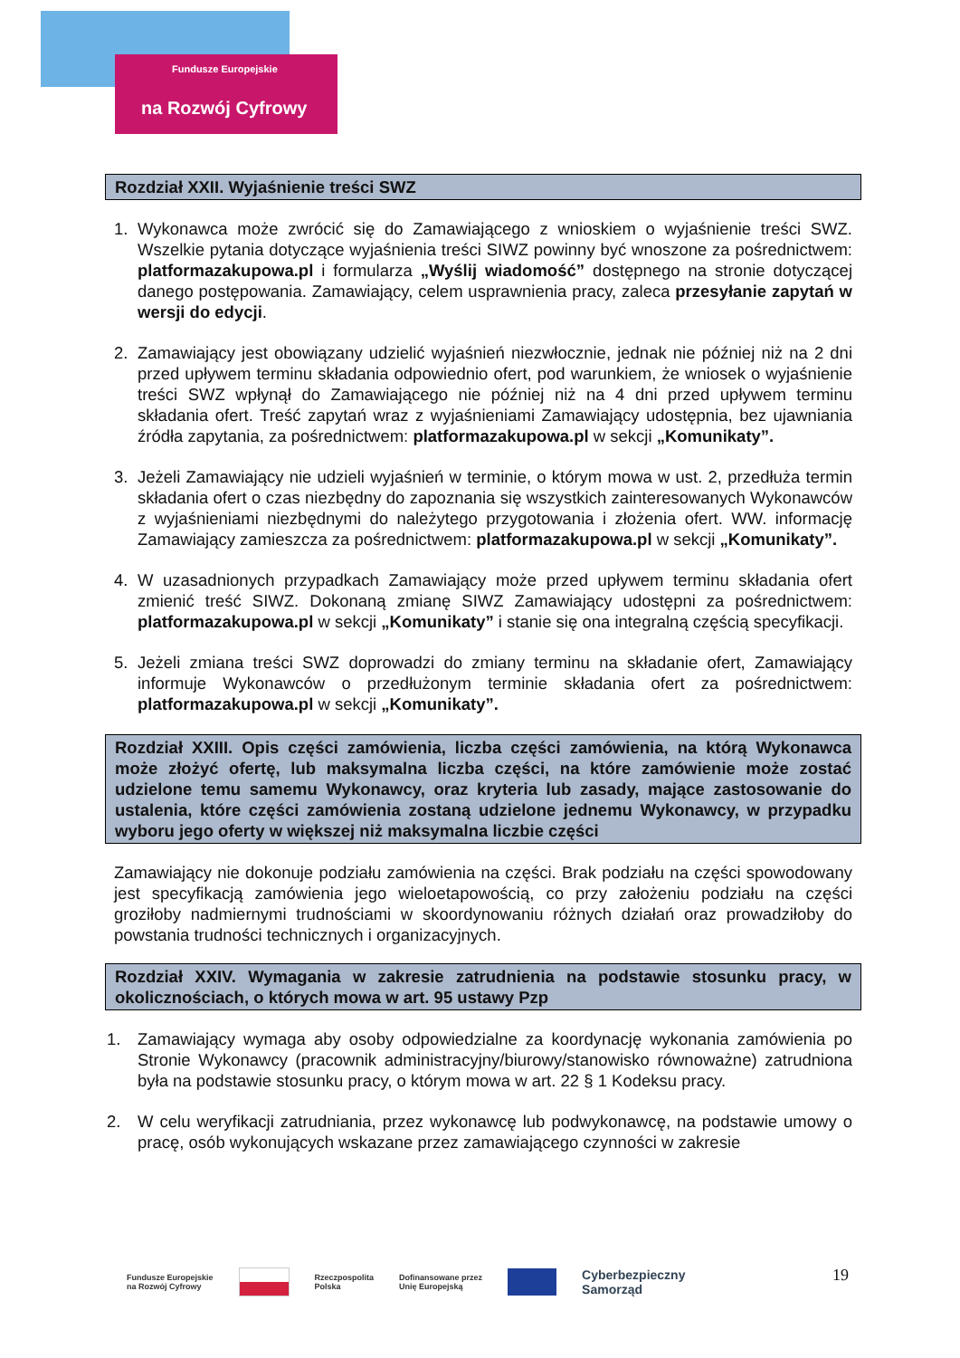Fundusze Europejskie
na Rozwój Cyfrowy
Rozdział XXII. Wyjaśnienie treści SWZ
1. Wykonawca może zwrócić się do Zamawiającego z wnioskiem o wyjaśnienie treści SWZ. Wszelkie pytania dotyczące wyjaśnienia treści SIWZ powinny być wnoszone za pośrednictwem: platformazakupowa.pl i formularza „Wyślij wiadomość” dostępnego na stronie dotyczącej danego postępowania. Zamawiający, celem usprawnienia pracy, zaleca przesyłanie zapytań w wersji do edycji.
2. Zamawiający jest obowiązany udzielić wyjaśnień niezwłocznie, jednak nie później niż na 2 dni przed upływem terminu składania odpowiednio ofert, pod warunkiem, że wniosek o wyjaśnienie treści SWZ wpłynął do Zamawiającego nie później niż na 4 dni przed upływem terminu składania ofert. Treść zapytań wraz z wyjaśnieniami Zamawiający udostępnia, bez ujawniania źródła zapytania, za pośrednictwem: platformazakupowa.pl w sekcji „Komunikaty”.
3. Jeżeli Zamawiający nie udzieli wyjaśnień w terminie, o którym mowa w ust. 2, przedłuża termin składania ofert o czas niezbędny do zapoznania się wszystkich zainteresowanych Wykonawców z wyjaśnieniami niezbędnymi do należytego przygotowania i złożenia ofert. WW. informację Zamawiający zamieszcza za pośrednictwem: platformazakupowa.pl w sekcji „Komunikaty”.
4. W uzasadnionych przypadkach Zamawiający może przed upływem terminu składania ofert zmienić treść SIWZ. Dokonaną zmianę SIWZ Zamawiający udostępni za pośrednictwem: platformazakupowa.pl w sekcji „Komunikaty” i stanie się ona integralną częścią specyfikacji.
5. Jeżeli zmiana treści SWZ doprowadzi do zmiany terminu na składanie ofert, Zamawiający informuje Wykonawców o przedłużonym terminie składania ofert za pośrednictwem: platformazakupowa.pl w sekcji „Komunikaty”.
Rozdział XXIII. Opis części zamówienia, liczba części zamówienia, na którą Wykonawca może złożyć ofertę, lub maksymalna liczba części, na które zamówienie może zostać udzielone temu samemu Wykonawcy, oraz kryteria lub zasady, mające zastosowanie do ustalenia, które części zamówienia zostaną udzielone jednemu Wykonawcy, w przypadku wyboru jego oferty w większej niż maksymalna liczbie części
Zamawiający nie dokonuje podziału zamówienia na części. Brak podziału na części spowodowany jest specyfikacją zamówienia jego wieloetapowością, co przy założeniu podziału na części groziłoby nadmiernymi trudnościami w skoordynowaniu różnych działań oraz prowadziłoby do powstania trudności technicznych i organizacyjnych.
Rozdział XXIV. Wymagania w zakresie zatrudnienia na podstawie stosunku pracy, w okolicznościach, o których mowa w art. 95 ustawy Pzp
1. Zamawiający wymaga aby osoby odpowiedzialne za koordynację wykonania zamówienia po Stronie Wykonawcy (pracownik administracyjny/biurowy/stanowisko równoważne) zatrudniona była na podstawie stosunku pracy, o którym mowa w art. 22 § 1 Kodeksu pracy.
2. W celu weryfikacji zatrudniania, przez wykonawcę lub podwykonawcę, na podstawie umowy o pracę, osób wykonujących wskazane przez zamawiającego czynności w zakresie
Fundusze Europejskie
na Rozwój Cyfrowy
Rzeczpospolita
Polska Dofinansowane przez
Unię Europejską
Cyberbezpieczny
Samorząd
19